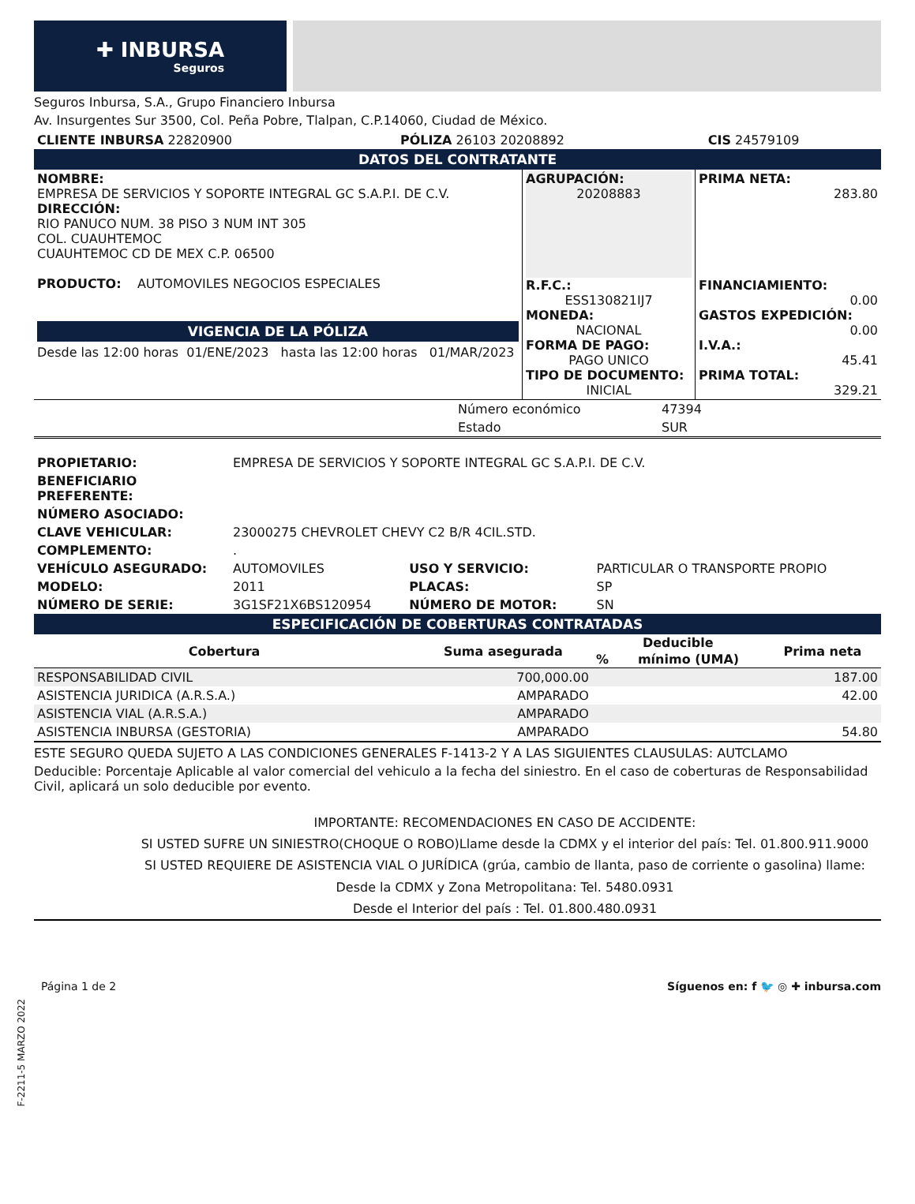✚ INBURSA
Seguros
Seguros Inbursa, S.A., Grupo Financiero Inbursa
Av. Insurgentes Sur 3500, Col. Peña Pobre, Tlalpan, C.P.14060, Ciudad de México.
| CLIENTE INBURSA 22820900 | PÓLIZA 26103 20208892 | CIS 24579109 |
DATOS DEL CONTRATANTE
| NOMBRE: EMPRESA DE SERVICIOS Y SOPORTE INTEGRAL GC S.A.P.I. DE C.V. DIRECCIÓN: RIO PANUCO NUM. 38 PISO 3 NUM INT 305 COL. CUAUHTEMOC CUAUHTEMOC CD DE MEX C.P. 06500 PRODUCTO: AUTOMOVILES NEGOCIOS ESPECIALES VIGENCIA DE LA PÓLIZA Desde las 12:00 horas 01/ENE/2023 hasta las 12:00 horas 01/MAR/2023 | AGRUPACIÓN: 20208883 R.F.C.: ESS130821IJ7 MONEDA: NACIONAL FORMA DE PAGO: PAGO UNICO TIPO DE DOCUMENTO: INICIAL | PRIMA NETA: 283.80 FINANCIAMIENTO: 0.00 GASTOS EXPEDICIÓN: 0.00 I.V.A.: 45.41 PRIMA TOTAL: 329.21 |
| | Número económico | 47394 |
| | Estado | SUR |
| PROPIETARIO: | EMPRESA DE SERVICIOS Y SOPORTE INTEGRAL GC S.A.P.I. DE C.V. | | |
| BENEFICIARIO PREFERENTE: | | | |
| NÚMERO ASOCIADO: | | | |
| CLAVE VEHICULAR: | 23000275 CHEVROLET CHEVY C2 B/R 4CIL.STD. | | |
| COMPLEMENTO: | . | | |
| VEHÍCULO ASEGURADO: | AUTOMOVILES | USO Y SERVICIO: | PARTICULAR O TRANSPORTE PROPIO |
| MODELO: | 2011 | PLACAS: | SP |
| NÚMERO DE SERIE: | 3G1SF21X6BS120954 | NÚMERO DE MOTOR: | SN |
ESPECIFICACIÓN DE COBERTURAS CONTRATADAS
| Cobertura | Suma asegurada | Deducible | | Prima neta |
| --- | --- | --- | --- | --- |
| | | % | mínimo (UMA) | |
| RESPONSABILIDAD CIVIL | 700,000.00 | | | 187.00 |
| ASISTENCIA JURIDICA (A.R.S.A.) | AMPARADO | | | 42.00 |
| ASISTENCIA VIAL (A.R.S.A.) | AMPARADO | | | |
| ASISTENCIA INBURSA (GESTORIA) | AMPARADO | | | 54.80 |
ESTE SEGURO QUEDA SUJETO A LAS CONDICIONES GENERALES F-1413-2 Y A LAS SIGUIENTES CLAUSULAS: AUTCLAMO
Deducible: Porcentaje Aplicable al valor comercial del vehiculo a la fecha del siniestro. En el caso de coberturas de Responsabilidad Civil, aplicará un solo deducible por evento.
IMPORTANTE: RECOMENDACIONES EN CASO DE ACCIDENTE:
SI USTED SUFRE UN SINIESTRO(CHOQUE O ROBO)Llame desde la CDMX y el interior del país: Tel. 01.800.911.9000
SI USTED REQUIERE DE ASISTENCIA VIAL O JURÍDICA (grúa, cambio de llanta, paso de corriente o gasolina) llame:
Desde la CDMX y Zona Metropolitana: Tel. 5480.0931
Desde el Interior del país : Tel. 01.800.480.0931
Página 1 de 2 Síguenos en: f 🐦 ◎ ✚ inbursa.com
F-2211-5 MARZO 2022